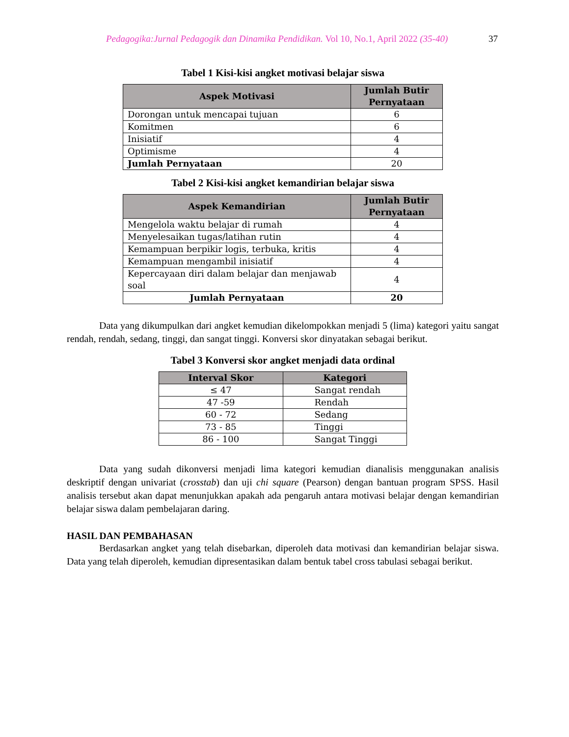Pedagogika:Jurnal Pedagogik dan Dinamika Pendidikan. Vol 10, No.1, April 2022 (35-40)
37
Tabel 1 Kisi-kisi angket motivasi belajar siswa
| Aspek Motivasi | Jumlah Butir Pernyataan |
| --- | --- |
| Dorongan untuk mencapai tujuan | 6 |
| Komitmen | 6 |
| Inisiatif | 4 |
| Optimisme | 4 |
| Jumlah Pernyataan | 20 |
Tabel 2 Kisi-kisi angket kemandirian belajar siswa
| Aspek Kemandirian | Jumlah Butir Pernyataan |
| --- | --- |
| Mengelola waktu belajar di rumah | 4 |
| Menyelesaikan tugas/latihan rutin | 4 |
| Kemampuan berpikir logis, terbuka, kritis | 4 |
| Kemampuan mengambil inisiatif | 4 |
| Kepercayaan diri dalam belajar dan menjawab soal | 4 |
| Jumlah Pernyataan | 20 |
Data yang dikumpulkan dari angket kemudian dikelompokkan menjadi 5 (lima) kategori yaitu sangat rendah, rendah, sedang, tinggi, dan sangat tinggi. Konversi skor dinyatakan sebagai berikut.
Tabel 3 Konversi skor angket menjadi data ordinal
| Interval Skor | Kategori |
| --- | --- |
| ≤ 47 | Sangat rendah |
| 47 -59 | Rendah |
| 60 - 72 | Sedang |
| 73 - 85 | Tinggi |
| 86 - 100 | Sangat Tinggi |
Data yang sudah dikonversi menjadi lima kategori kemudian dianalisis menggunakan analisis deskriptif dengan univariat (crosstab) dan uji chi square (Pearson) dengan bantuan program SPSS. Hasil analisis tersebut akan dapat menunjukkan apakah ada pengaruh antara motivasi belajar dengan kemandirian belajar siswa dalam pembelajaran daring.
HASIL DAN PEMBAHASAN
Berdasarkan angket yang telah disebarkan, diperoleh data motivasi dan kemandirian belajar siswa. Data yang telah diperoleh, kemudian dipresentasikan dalam bentuk tabel cross tabulasi sebagai berikut.